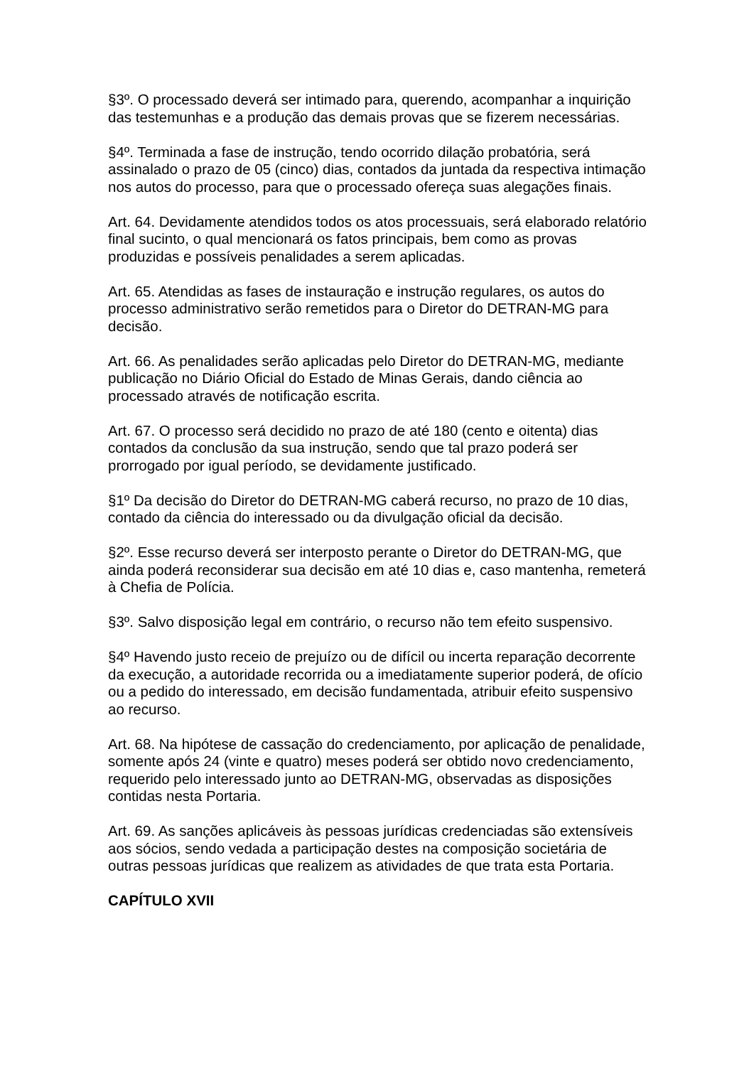§3º. O processado deverá ser intimado para, querendo, acompanhar a inquirição das testemunhas e a produção das demais provas que se fizerem necessárias.
§4º. Terminada a fase de instrução, tendo ocorrido dilação probatória, será assinalado o prazo de 05 (cinco) dias, contados da juntada da respectiva intimação nos autos do processo, para que o processado ofereça suas alegações finais.
Art. 64. Devidamente atendidos todos os atos processuais, será elaborado relatório final sucinto, o qual mencionará os fatos principais, bem como as provas produzidas e possíveis penalidades a serem aplicadas.
Art. 65. Atendidas as fases de instauração e instrução regulares, os autos do processo administrativo serão remetidos para o Diretor do DETRAN-MG para decisão.
Art. 66. As penalidades serão aplicadas pelo Diretor do DETRAN-MG, mediante publicação no Diário Oficial do Estado de Minas Gerais, dando ciência ao processado através de notificação escrita.
Art. 67. O processo será decidido no prazo de até 180 (cento e oitenta) dias contados da conclusão da sua instrução, sendo que tal prazo poderá ser prorrogado por igual período, se devidamente justificado.
§1º Da decisão do Diretor do DETRAN-MG caberá recurso, no prazo de 10 dias, contado da ciência do interessado ou da divulgação oficial da decisão.
§2º. Esse recurso deverá ser interposto perante o Diretor do DETRAN-MG, que ainda poderá reconsiderar sua decisão em até 10 dias e, caso mantenha, remeterá à Chefia de Polícia.
§3º. Salvo disposição legal em contrário, o recurso não tem efeito suspensivo.
§4º Havendo justo receio de prejuízo ou de difícil ou incerta reparação decorrente da execução, a autoridade recorrida ou a imediatamente superior poderá, de ofício ou a pedido do interessado, em decisão fundamentada, atribuir efeito suspensivo ao recurso.
Art. 68. Na hipótese de cassação do credenciamento, por aplicação de penalidade, somente após 24 (vinte e quatro) meses poderá ser obtido novo credenciamento, requerido pelo interessado junto ao DETRAN-MG, observadas as disposições contidas nesta Portaria.
Art. 69. As sanções aplicáveis às pessoas jurídicas credenciadas são extensíveis aos sócios, sendo vedada a participação destes na composição societária de outras pessoas jurídicas que realizem as atividades de que trata esta Portaria.
CAPÍTULO XVII